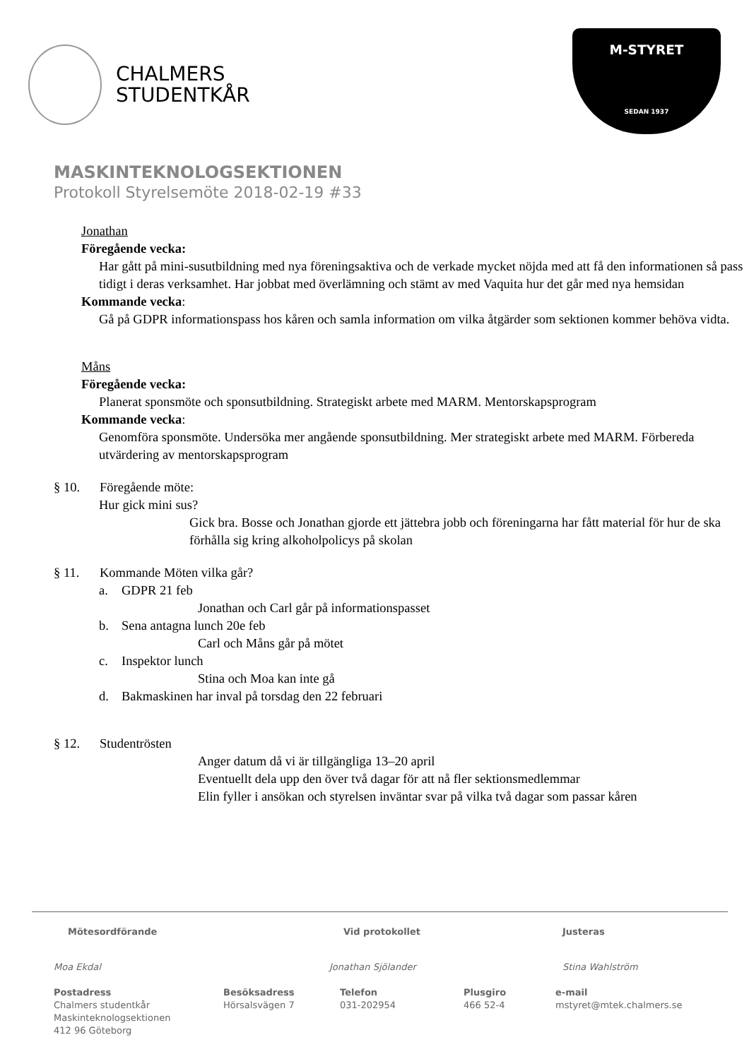CHALMERS
STUDENTKÅR
M-STYRET
SEDAN 1937
MASKINTEKNOLOGSEKTIONEN
Protokoll Styrelsemöte 2018-02-19 #33
Jonathan
Föregående vecka:
Har gått på mini-susutbildning med nya föreningsaktiva och de verkade mycket nöjda med att få den informationen så pass tidigt i deras verksamhet. Har jobbat med överlämning och stämt av med Vaquita hur det går med nya hemsidan
Kommande vecka:
Gå på GDPR informationspass hos kåren och samla information om vilka åtgärder som sektionen kommer behöva vidta.
Måns
Föregående vecka:
Planerat sponsmöte och sponsutbildning. Strategiskt arbete med MARM. Mentorskapsprogram
Kommande vecka:
Genomföra sponsmöte. Undersöka mer angående sponsutbildning. Mer strategiskt arbete med MARM. Förbereda utvärdering av mentorskapsprogram
§ 10. Föregående möte:
Hur gick mini sus?
Gick bra. Bosse och Jonathan gjorde ett jättebra jobb och föreningarna har fått material för hur de ska förhålla sig kring alkoholpolicys på skolan
§ 11. Kommande Möten vilka går?
a. GDPR 21 feb
Jonathan och Carl går på informationspasset
b. Sena antagna lunch 20e feb
Carl och Måns går på mötet
c. Inspektor lunch
Stina och Moa kan inte gå
d. Bakmaskinen har inval på torsdag den 22 februari
§ 12. Studentrösten
Anger datum då vi är tillgängliga 13–20 april
Eventuellt dela upp den över två dagar för att nå fler sektionsmedlemmar
Elin fyller i ansökan och styrelsen inväntar svar på vilka två dagar som passar kåren
Mötesordförande Vid protokollet Justeras
Moa Ekdal Jonathan Sjölander Stina Wahlström
Postadress
Chalmers studentkår
Maskinteknologsektionen
412 96 Göteborg
Besöksadress
Hörsalsvägen 7
Telefon
031-202954
Plusgiro
466 52-4
e-mail
mstyret@mtek.chalmers.se